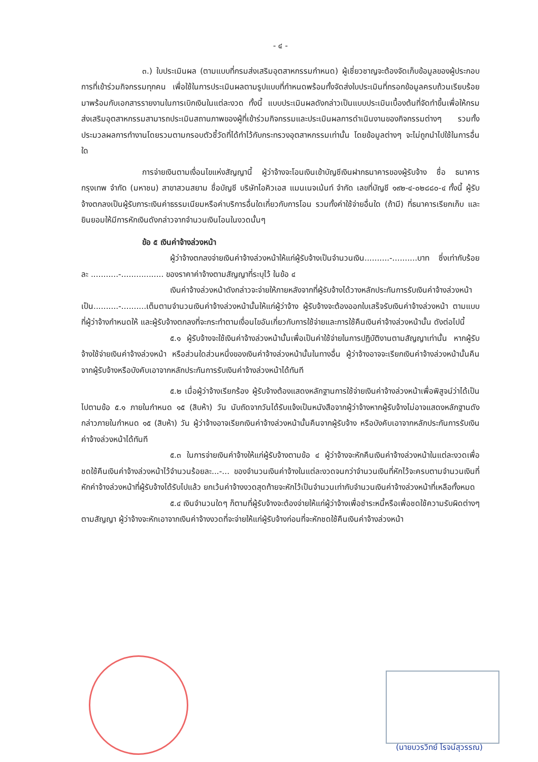- ๔ -
๓.) ใบประเมินผล (ตามแบบที่กรมส่งเสริมอุตสาหกรรมกำหนด) ผู้เชี่ยวชาญจะต้องจัดเก็บข้อมูลของผู้ประกอบการที่เข้าร่วมกิจกรรมทุกคน เพื่อใช้ในการประเมินผลตามรูปแบบที่กำหนดพร้อมทั้งจัดส่งใบประเมินที่กรอกข้อมูลครบถ้วนเรียบร้อยมาพร้อมกับเอกสารรายงานในการเบิกเงินในแต่ละงวด ทั้งนี้ แบบประเมินผลดังกล่าวเป็นแบบประเมินเบื้องต้นที่จัดทำขึ้นเพื่อให้กรมส่งเสริมอุตสาหกรรมสามารถประเมินสถานภาพของผู้ที่เข้าร่วมกิจกรรมและประเมินผลการดำเนินงานของกิจกรรมต่างๆ รวมทั้งประมวลผลการทำงานโดยรวมตามกรอบตัวชี้วัดที่ได้ทำไว้กับกระทรวงอุตสาหกรรมเท่านั้น โดยข้อมูลต่างๆ จะไม่ถูกนำไปใช้ในการอื่นใด
การจ่ายเงินตามเงื่อนไขแห่งสัญญานี้ ผู้ว่าจ้างจะโอนเงินเข้าบัญชีเงินฝากธนาคารของผู้รับจ้าง ชื่อ ธนาคารกรุงเทพ จำกัด (มหาชน) สาขาสวนสยาม ชื่อบัญชี บริษัทไอคิวเอส แมนเนจเม้นท์ จำกัด เลขที่บัญชี ๑๙๒-๔-๐๒๘๘๐-๔ ทั้งนี้ ผู้รับจ้างตกลงเป็นผู้รับภาระเงินค่าธรรมเนียมหรือค่าบริการอื่นใดเกี่ยวกับการโอน รวมทั้งค่าใช้จ่ายอื่นใด (ถ้ามี) ที่ธนาคารเรียกเก็บ และยินยอมให้มีการหักเงินดังกล่าวจากจำนวนเงินโอนในงวดนั้นๆ
ข้อ ๕ เงินค่าจ้างล่วงหน้า
ผู้ว่าจ้างตกลงจ่ายเงินค่าจ้างล่วงหน้าให้แก่ผู้รับจ้างเป็นจำนวนเงิน..........-..........บาท ซึ่งเท่ากับร้อยละ ...........-................. ของราคาค่าจ้างตามสัญญาที่ระบุไว้ ในข้อ ๔
เงินค่าจ้างล่วงหน้าดังกล่าวจะจ่ายให้ภายหลังจากที่ผู้รับจ้างได้วางหลักประกันการรับเงินค่าจ้างล่วงหน้าเป็น..........-..........เต็มตามจำนวนเงินค่าจ้างล่วงหน้านั้นให้แก่ผู้ว่าจ้าง ผู้รับจ้างจะต้องออกใบเสร็จรับเงินค่าจ้างล่วงหน้า ตามแบบที่ผู้ว่าจ้างกำหนดให้ และผู้รับจ้างตกลงที่จะกระทำตามเงื่อนไขอันเกี่ยวกับการใช้จ่ายและการใช้คืนเงินค่าจ้างล่วงหน้านั้น ดังต่อไปนี้
๕.๑ ผู้รับจ้างจะใช้เงินค่าจ้างล่วงหน้านั้นเพื่อเป็นค่าใช้จ่ายในการปฏิบัติงานตามสัญญาเท่านั้น หากผู้รับจ้างใช้จ่ายเงินค่าจ้างล่วงหน้า หรือส่วนใดส่วนหนึ่งของเงินค่าจ้างล่วงหน้านั้นในทางอื่น ผู้ว่าจ้างอาจจะเรียกเงินค่าจ้างล่วงหน้านั้นคืนจากผู้รับจ้างหรือบังคับเอาจากหลักประกันการรับเงินค่าจ้างล่วงหน้าได้ทันที
๕.๒ เมื่อผู้ว่าจ้างเรียกร้อง ผู้รับจ้างต้องแสดงหลักฐานการใช้จ่ายเงินค่าจ้างล่วงหน้าเพื่อพิสูจน์ว่าได้เป็นไปตามข้อ ๕.๑ ภายในกำหนด ๑๕ (สิบห้า) วัน นับถัดจากวันได้รับแจ้งเป็นหนังสือจากผู้ว่าจ้างหากผู้รับจ้างไม่อาจแสดงหลักฐานดังกล่าวภายในกำหนด ๑๕ (สิบห้า) วัน ผู้ว่าจ้างอาจเรียกเงินค่าจ้างล่วงหน้านั้นคืนจากผู้รับจ้าง หรือบังคับเอาจากหลักประกันการรับเงินค่าจ้างล่วงหน้าได้ทันที
๕.๓ ในการจ่ายเงินค่าจ้างให้แก่ผู้รับจ้างตามข้อ ๔ ผู้ว่าจ้างจะหักคืนเงินค่าจ้างล่วงหน้าในแต่ละงวดเพื่อชดใช้คืนเงินค่าจ้างล่วงหน้าไว้จำนวนร้อยละ...-... ของจำนวนเงินค่าจ้างในแต่ละงวดจนกว่าจำนวนเงินที่หักไว้จะครบตามจำนวนเงินที่หักค่าจ้างล่วงหน้าที่ผู้รับจ้างได้รับไปแล้ว ยกเว้นค่าจ้างงวดสุดท้ายจะหักไว้เป็นจำนวนเท่ากับจำนวนเงินค่าจ้างล่วงหน้าที่เหลือทั้งหมด
๕.๔ เงินจำนวนใดๆ ก็ตามที่ผู้รับจ้างจะต้องจ่ายให้แก่ผู้ว่าจ้างเพื่อชำระหนี้หรือเพื่อชดใช้ความรับผิดต่างๆ ตามสัญญา ผู้ว่าจ้างจะหักเอาจากเงินค่าจ้างงวดที่จะจ่ายให้แก่ผู้รับจ้างก่อนที่จะหักชดใช้คืนเงินค่าจ้างล่วงหน้า
(นายบวรวิทย์ โรจน์สุวรรณ)